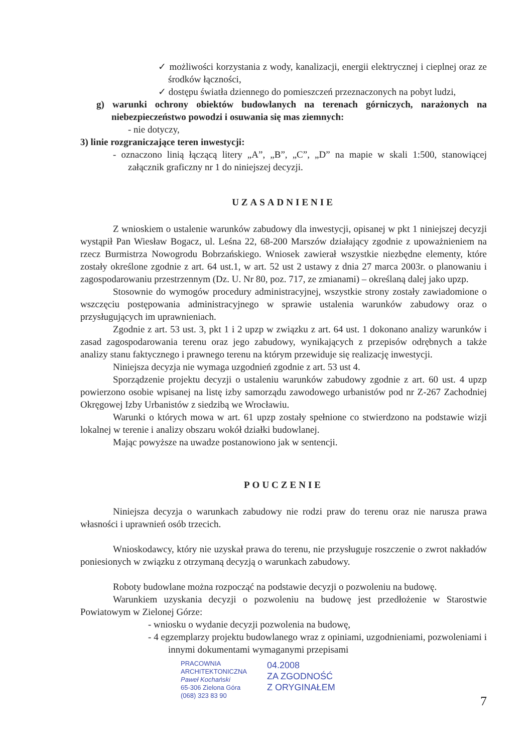✓ możliwości korzystania z wody, kanalizacji, energii elektrycznej i cieplnej oraz ze środków łączności,
✓ dostępu światła dziennego do pomieszczeń przeznaczonych na pobyt ludzi,
g) warunki ochrony obiektów budowlanych na terenach górniczych, narażonych na niebezpieczeństwo powodzi i osuwania się mas ziemnych:
- nie dotyczy,
3) linie rozgraniczające teren inwestycji:
- oznaczono linią łączącą litery „A”, „B”, „C”, „D” na mapie w skali 1:500, stanowiącej załącznik graficzny nr 1 do niniejszej decyzji.
UZASADNIENIE
Z wnioskiem o ustalenie warunków zabudowy dla inwestycji, opisanej w pkt 1 niniejszej decyzji wystąpił Pan Wiesław Bogacz, ul. Leśna 22, 68-200 Marszów działający zgodnie z upoważnieniem na rzecz Burmistrza Nowogrodu Bobrzańskiego. Wniosek zawierał wszystkie niezbędne elementy, które zostały określone zgodnie z art. 64 ust.1, w art. 52 ust 2 ustawy z dnia 27 marca 2003r. o planowaniu i zagospodarowaniu przestrzennym (Dz. U. Nr 80, poz. 717, ze zmianami) – określaną dalej jako upzp.
Stosownie do wymogów procedury administracyjnej, wszystkie strony zostały zawiadomione o wszczęciu postępowania administracyjnego w sprawie ustalenia warunków zabudowy oraz o przysługujących im uprawnieniach.
Zgodnie z art. 53 ust. 3, pkt 1 i 2 upzp w związku z art. 64 ust. 1 dokonano analizy warunków i zasad zagospodarowania terenu oraz jego zabudowy, wynikających z przepisów odrębnych a także analizy stanu faktycznego i prawnego terenu na którym przewiduje się realizację inwestycji.
Niniejsza decyzja nie wymaga uzgodnień zgodnie z art. 53 ust 4.
Sporządzenie projektu decyzji o ustaleniu warunków zabudowy zgodnie z art. 60 ust. 4 upzp powierzono osobie wpisanej na listę izby samorządu zawodowego urbanistów pod nr Z-267 Zachodniej Okręgowej Izby Urbanistów z siedzibą we Wrocławiu.
Warunki o których mowa w art. 61 upzp zostały spełnione co stwierdzono na podstawie wizji lokalnej w terenie i analizy obszaru wokół działki budowlanej.
Mając powyższe na uwadze postanowiono jak w sentencji.
POUCZENIE
Niniejsza decyzja o warunkach zabudowy nie rodzi praw do terenu oraz nie narusza prawa własności i uprawnień osób trzecich.
Wnioskodawcy, który nie uzyskał prawa do terenu, nie przysługuje roszczenie o zwrot nakładów poniesionych w związku z otrzymaną decyzją o warunkach zabudowy.
Roboty budowlane można rozpocząć na podstawie decyzji o pozwoleniu na budowę.
Warunkiem uzyskania decyzji o pozwoleniu na budowę jest przedłożenie w Starostwie Powiatowym w Zielonej Górze:
- wniosku o wydanie decyzji pozwolenia na budowę,
- 4 egzemplarzy projektu budowlanego wraz z opiniami, uzgodnieniami, pozwoleniami i innymi dokumentami wymaganymi przepisami
PRACOWNIA
ARCHITEKTONICZNA
Paweł Kochański
65-306 Zielona Góra
(068) 323 83 90
04.2008
ZA ZGODNOŚĆ
Z ORYGINAŁEM
7